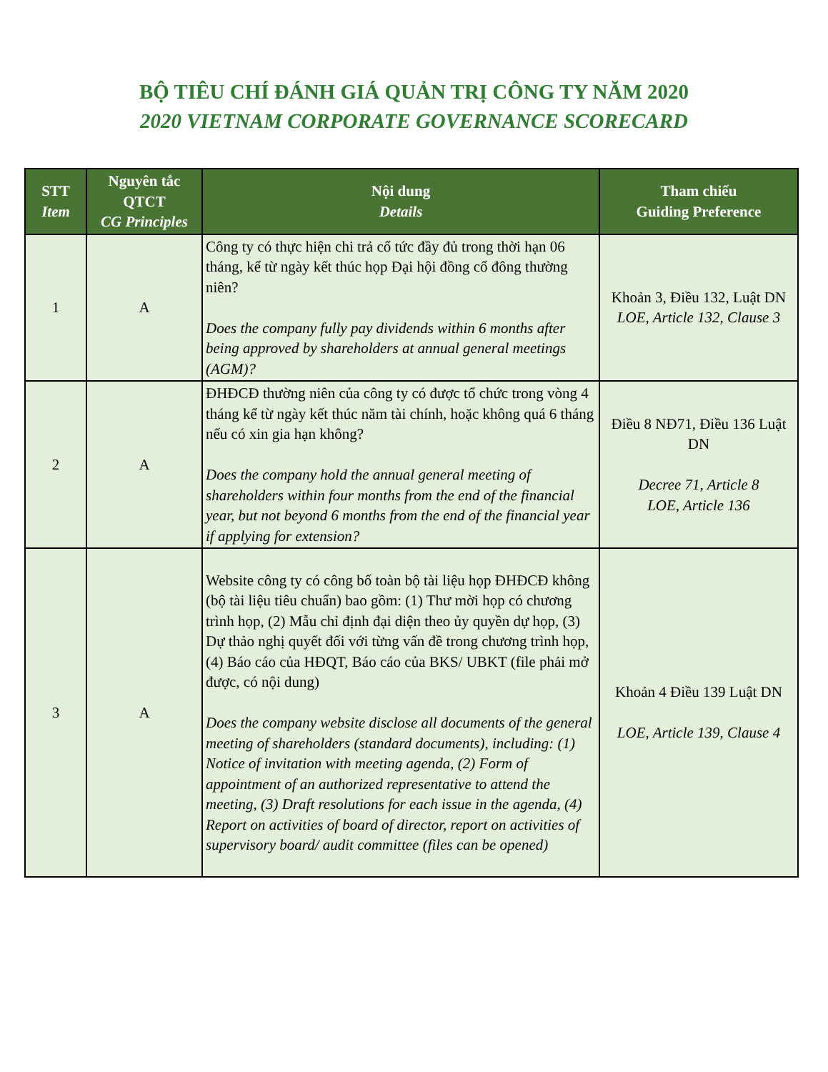BỘ TIÊU CHÍ ĐÁNH GIÁ QUẢN TRỊ CÔNG TY NĂM 2020
2020 VIETNAM CORPORATE GOVERNANCE SCORECARD
| STT Item | Nguyên tắc QTCT CG Principles | Nội dung Details | Tham chiếu Guiding Preference |
| --- | --- | --- | --- |
| 1 | A | Công ty có thực hiện chi trả cổ tức đầy đủ trong thời hạn 06 tháng, kể từ ngày kết thúc họp Đại hội đồng cổ đông thường niên? Does the company fully pay dividends within 6 months after being approved by shareholders at annual general meetings (AGM)? | Khoản 3, Điều 132, Luật DN LOE, Article 132, Clause 3 |
| 2 | A | ĐHĐCĐ thường niên của công ty có được tổ chức trong vòng 4 tháng kể từ ngày kết thúc năm tài chính, hoặc không quá 6 tháng nếu có xin gia hạn không? Does the company hold the annual general meeting of shareholders within four months from the end of the financial year, but not beyond 6 months from the end of the financial year if applying for extension? | Điều 8 NĐ71, Điều 136 Luật DN Decree 71, Article 8 LOE, Article 136 |
| 3 | A | Website công ty có công bố toàn bộ tài liệu họp ĐHĐCĐ không (bộ tài liệu tiêu chuẩn) bao gồm: (1) Thư mời họp có chương trình họp, (2) Mẫu chỉ định đại diện theo ủy quyền dự họp, (3) Dự thảo nghị quyết đối với từng vấn đề trong chương trình họp, (4) Báo cáo của HĐQT, Báo cáo của BKS/ UBKT (file phải mở được, có nội dung) Does the company website disclose all documents of the general meeting of shareholders (standard documents), including: (1) Notice of invitation with meeting agenda, (2) Form of appointment of an authorized representative to attend the meeting, (3) Draft resolutions for each issue in the agenda, (4) Report on activities of board of director, report on activities of supervisory board/ audit committee (files can be opened) | Khoản 4 Điều 139 Luật DN LOE, Article 139, Clause 4 |